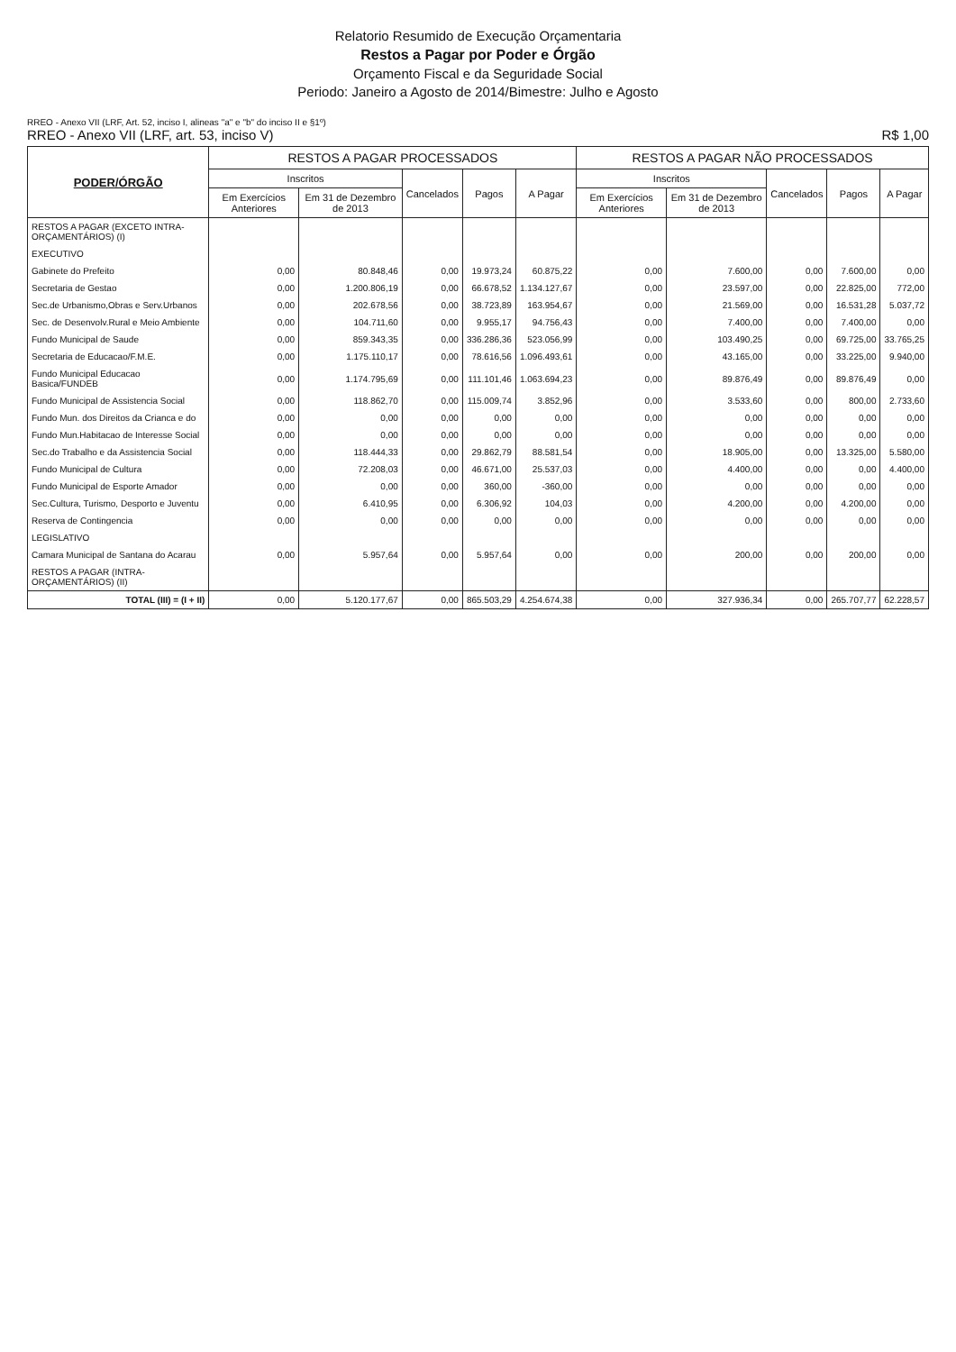Relatorio Resumido de Execução Orçamentaria
Restos a Pagar por Poder e Órgão
Orçamento Fiscal e da Seguridade Social
Periodo: Janeiro a Agosto de 2014/Bimestre: Julho e Agosto
RREO - Anexo VII (LRF, Art. 52, inciso I, alineas "a" e "b" do inciso II e §1º)
RREO - Anexo VII (LRF, art. 53, inciso V) R$ 1,00
| PODER/ÓRGÃO | RESTOS A PAGAR PROCESSADOS | | | | | RESTOS A PAGAR NÃO PROCESSADOS | | | | |
| --- | --- | --- | --- | --- | --- | --- | --- | --- | --- | --- |
| | Inscritos | | Cancelados | Pagos | A Pagar | Inscritos | | Cancelados | Pagos | A Pagar |
| | Em Exercícios Anteriores | Em 31 de Dezembro de 2013 | | | | Em Exercícios Anteriores | Em 31 de Dezembro de 2013 | | | |
| RESTOS A PAGAR (EXCETO INTRA-ORÇAMENTÁRIOS) (I) | | | | | | | | | | |
| EXECUTIVO | | | | | | | | | | |
| Gabinete do Prefeito | 0,00 | 80.848,46 | 0,00 | 19.973,24 | 60.875,22 | 0,00 | 7.600,00 | 0,00 | 7.600,00 | 0,00 |
| Secretaria de Gestao | 0,00 | 1.200.806,19 | 0,00 | 66.678,52 | 1.134.127,67 | 0,00 | 23.597,00 | 0,00 | 22.825,00 | 772,00 |
| Sec.de Urbanismo,Obras e Serv.Urbanos | 0,00 | 202.678,56 | 0,00 | 38.723,89 | 163.954,67 | 0,00 | 21.569,00 | 0,00 | 16.531,28 | 5.037,72 |
| Sec. de Desenvolv.Rural e Meio Ambiente | 0,00 | 104.711,60 | 0,00 | 9.955,17 | 94.756,43 | 0,00 | 7.400,00 | 0,00 | 7.400,00 | 0,00 |
| Fundo Municipal de Saude | 0,00 | 859.343,35 | 0,00 | 336.286,36 | 523.056,99 | 0,00 | 103.490,25 | 0,00 | 69.725,00 | 33.765,25 |
| Secretaria de Educacao/F.M.E. | 0,00 | 1.175.110,17 | 0,00 | 78.616,56 | 1.096.493,61 | 0,00 | 43.165,00 | 0,00 | 33.225,00 | 9.940,00 |
| Fundo Municipal Educacao Basica/FUNDEB | 0,00 | 1.174.795,69 | 0,00 | 111.101,46 | 1.063.694,23 | 0,00 | 89.876,49 | 0,00 | 89.876,49 | 0,00 |
| Fundo Municipal de Assistencia Social | 0,00 | 118.862,70 | 0,00 | 115.009,74 | 3.852,96 | 0,00 | 3.533,60 | 0,00 | 800,00 | 2.733,60 |
| Fundo Mun. dos Direitos da Crianca e do | 0,00 | 0,00 | 0,00 | 0,00 | 0,00 | 0,00 | 0,00 | 0,00 | 0,00 | 0,00 |
| Fundo Mun.Habitacao de Interesse Social | 0,00 | 0,00 | 0,00 | 0,00 | 0,00 | 0,00 | 0,00 | 0,00 | 0,00 | 0,00 |
| Sec.do Trabalho e da Assistencia Social | 0,00 | 118.444,33 | 0,00 | 29.862,79 | 88.581,54 | 0,00 | 18.905,00 | 0,00 | 13.325,00 | 5.580,00 |
| Fundo Municipal de Cultura | 0,00 | 72.208,03 | 0,00 | 46.671,00 | 25.537,03 | 0,00 | 4.400,00 | 0,00 | 0,00 | 4.400,00 |
| Fundo Municipal de Esporte Amador | 0,00 | 0,00 | 0,00 | 360,00 | -360,00 | 0,00 | 0,00 | 0,00 | 0,00 | 0,00 |
| Sec.Cultura, Turismo, Desporto e Juventu | 0,00 | 6.410,95 | 0,00 | 6.306,92 | 104,03 | 0,00 | 4.200,00 | 0,00 | 4.200,00 | 0,00 |
| Reserva de Contingencia | 0,00 | 0,00 | 0,00 | 0,00 | 0,00 | 0,00 | 0,00 | 0,00 | 0,00 | 0,00 |
| LEGISLATIVO | | | | | | | | | | |
| Camara Municipal de Santana do Acarau | 0,00 | 5.957,64 | 0,00 | 5.957,64 | 0,00 | 0,00 | 200,00 | 0,00 | 200,00 | 0,00 |
| RESTOS A PAGAR (INTRA-ORÇAMENTÁRIOS) (II) | | | | | | | | | | |
| TOTAL (III) = (I + II) | 0,00 | 5.120.177,67 | 0,00 | 865.503,29 | 4.254.674,38 | 0,00 | 327.936,34 | 0,00 | 265.707,77 | 62.228,57 |